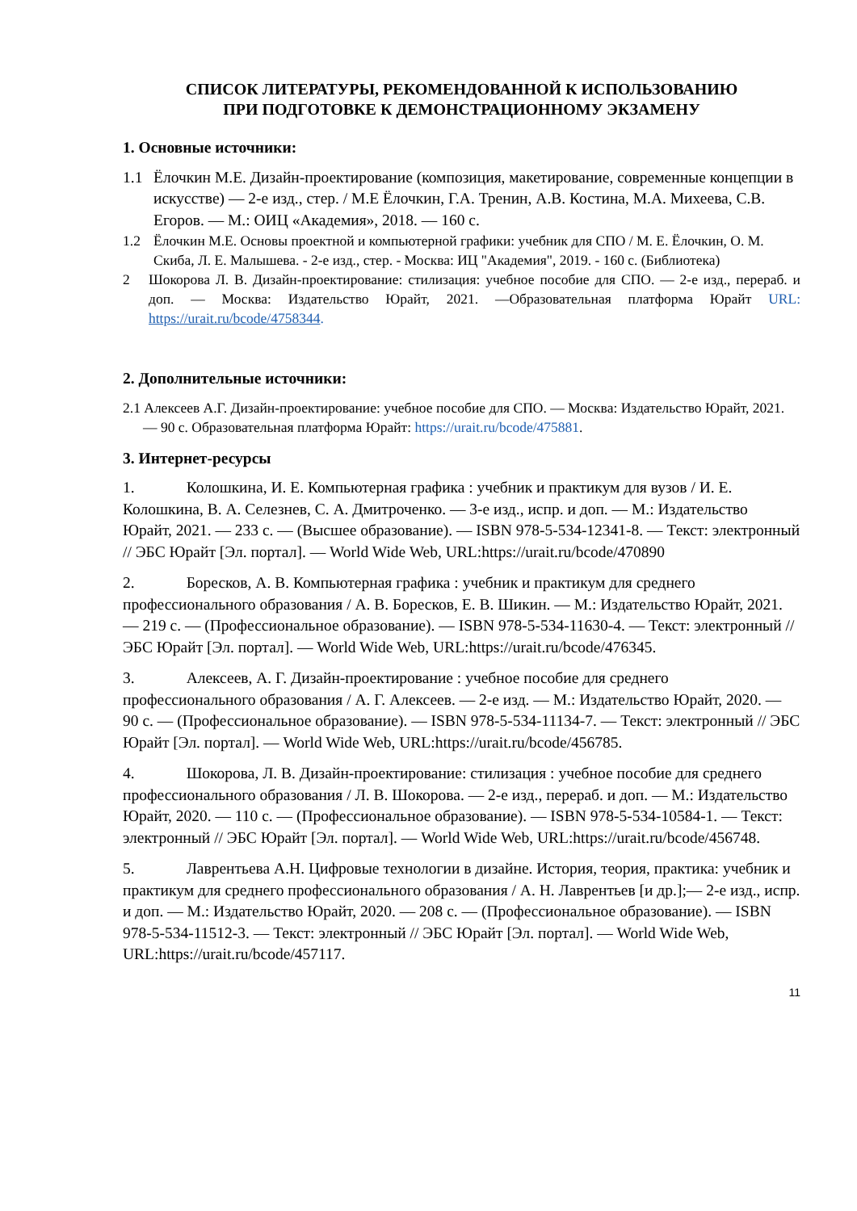СПИСОК ЛИТЕРАТУРЫ, РЕКОМЕНДОВАННОЙ К ИСПОЛЬЗОВАНИЮ
ПРИ ПОДГОТОВКЕ К ДЕМОНСТРАЦИОННОМУ ЭКЗАМЕНУ
1. Основные источники:
1.1 Ёлочкин М.Е. Дизайн-проектирование (композиция, макетирование, современные концепции в искусстве) — 2-е изд., стер. / М.Е Ёлочкин, Г.А. Тренин, А.В. Костина, М.А. Михеева, С.В. Егоров. — М.: ОИЦ «Академия», 2018. — 160 с.
1.2 Ёлочкин М.Е. Основы проектной и компьютерной графики: учебник для СПО / М. Е. Ёлочкин, О. М. Скиба, Л. Е. Малышева. - 2-е изд., стер. - Москва: ИЦ "Академия", 2019. - 160 с. (Библиотека)
2 Шокорова Л. В. Дизайн-проектирование: стилизация: учебное пособие для СПО. — 2-е изд., перераб. и доп. — Москва: Издательство Юрайт, 2021. —Образовательная платформа Юрайт URL: https://urait.ru/bcode/4758344.
2. Дополнительные источники:
2.1 Алексеев А.Г. Дизайн-проектирование: учебное пособие для СПО. — Москва: Издательство Юрайт, 2021. — 90 с. Образовательная платформа Юрайт: https://urait.ru/bcode/475881.
3. Интернет-ресурсы
1. Колошкина, И. Е. Компьютерная графика : учебник и практикум для вузов / И. Е. Колошкина, В. А. Селезнев, С. А. Дмитроченко. — 3-е изд., испр. и доп. — М.: Издательство Юрайт, 2021. — 233 с. — (Высшее образование). — ISBN 978-5-534-12341-8. — Текст: электронный // ЭБС Юрайт [Эл. портал]. — World Wide Web, URL:https://urait.ru/bcode/470890
2. Боресков, А. В. Компьютерная графика : учебник и практикум для среднего профессионального образования / А. В. Боресков, Е. В. Шикин. — М.: Издательство Юрайт, 2021. — 219 с. — (Профессиональное образование). — ISBN 978-5-534-11630-4. — Текст: электронный // ЭБС Юрайт [Эл. портал]. — World Wide Web, URL:https://urait.ru/bcode/476345.
3. Алексеев, А. Г. Дизайн-проектирование : учебное пособие для среднего профессионального образования / А. Г. Алексеев. — 2-е изд. — М.: Издательство Юрайт, 2020. — 90 с. — (Профессиональное образование). — ISBN 978-5-534-11134-7. — Текст: электронный // ЭБС Юрайт [Эл. портал]. — World Wide Web, URL:https://urait.ru/bcode/456785.
4. Шокорова, Л. В. Дизайн-проектирование: стилизация : учебное пособие для среднего профессионального образования / Л. В. Шокорова. — 2-е изд., перераб. и доп. — М.: Издательство Юрайт, 2020. — 110 с. — (Профессиональное образование). — ISBN 978-5-534-10584-1. — Текст: электронный // ЭБС Юрайт [Эл. портал]. — World Wide Web, URL:https://urait.ru/bcode/456748.
5. Лаврентьева А.Н. Цифровые технологии в дизайне. История, теория, практика: учебник и практикум для среднего профессионального образования / А. Н. Лаврентьев [и др.];— 2-е изд., испр. и доп. — М.: Издательство Юрайт, 2020. — 208 с. — (Профессиональное образование). — ISBN 978-5-534-11512-3. — Текст: электронный // ЭБС Юрайт [Эл. портал]. — World Wide Web, URL:https://urait.ru/bcode/457117.
11